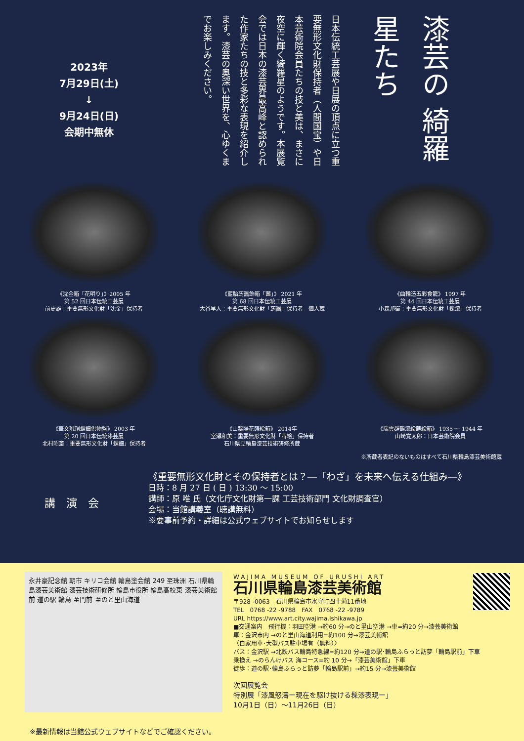2023年
7月29日(土)
↓
9月24日(日)
会期中無休
日本伝統工芸展や日展の頂点に立つ重要無形文化財保持者（人間国宝）や日本芸術院会員たちの技と美は、まさに夜空に輝く綺羅星のようです。本展覧会では日本の漆芸界最高峰と認められた作家たちの技と多彩な表現を紹介します。漆芸の奥深い世界を、心ゆくまでお楽しみください。
漆芸の 綺羅星たち
《沈金箱「花明り」》2005 年
第 52 回日本伝統工芸展
前史雄：重要無形文化財「沈金」保持者
《藍胎蒟醤飾箱「茜」》 2021 年
第 68 回日本伝統工芸展
大谷早人：重要無形文化財「蒟醤」保持者　個人蔵
《曲輪造五彩食籠》 1997 年
第 44 回日本伝統工芸展
小森邦衛：重要無形文化財「髹漆」保持者
《華文玳瑁螺鈿供物盤》 2003 年
第 20 回日本伝統漆芸展
北村昭斎：重要無形文化財「螺鈿」保持者
《山紫陽花蒔絵箱》 2014年
室瀬和美：重要無形文化財「蒔絵」保持者
石川県立輪島漆芸技術研修所蔵
《瑞雲群鶴漆絵蒔絵箱》 1935 ～ 1944 年
山崎覚太郎：日本芸術院会員
※所蔵者表記のないものはすべて石川県輪島漆芸美術館蔵
講　演　会
《重要無形文化財とその保持者とは？―「わざ」を未来へ伝える仕組み―》
日時：8 月 27 日 ( 日 ) 13:30 ～ 15:00
講師：原 唯 氏（文化庁文化財第一課 工芸技術部門 文化財調査官）
会場：当館講義室（聴講無料）
※要事前予約・詳細は公式ウェブサイトでお知らせします
永井豪記念館 朝市 キリコ会館 輪島塗会館 249 至珠洲 石川県輪島漆芸美術館 漆芸技術研修所 輪島市役所 輪島高校東 漆芸美術館前 道の駅 輪島 至門前 至のと里山海道
WAJIMA MUSEUM OF URUSHI ART
石川県輪島漆芸美術館
〒928 -0063　石川県輪島市水守町四十苅11番地
TEL　0768 -22 -9788　FAX　0768 -22 -9789
URL https://www.art.city.wajima.ishikawa.jp
■交通案内　飛行機：羽田空港 →約60 分→のと里山空港 →車=約20 分→漆芸美術館
車：金沢市内 →のと里山海道利用=約100 分→漆芸美術館
〈自家用車･大型バス駐車場有（無料）〉
バス：金沢駅 →北鉄バス輪島特急線=約120 分→道の駅･輪島ふらっと訪夢「輪島駅前」下車
乗換え →のらんけバス 海コース=約 10 分→「漆芸美術館」下車
徒歩：道の駅･輪島ふらっと訪夢「輪島駅前」→約15 分→漆芸美術館
次回展覧会
特別展「漆風怒濤ー現在を駆け抜ける髹漆表現ー」
10月1日（日）～11月26日（日）
※最新情報は当館公式ウェブサイトなどでご確認ください。